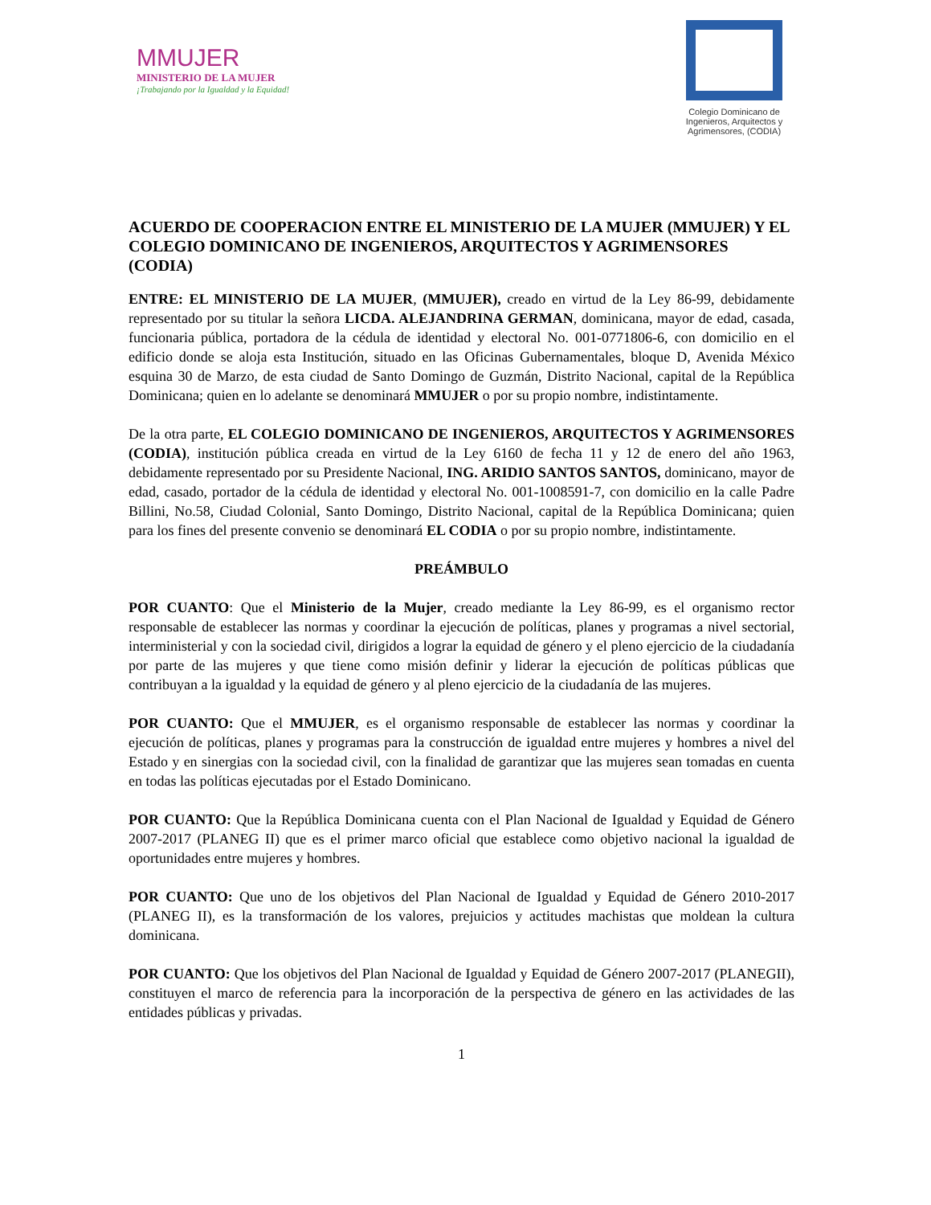MMUJER
MINISTERIO DE LA MUJER
¡Trabajando por la Igualdad y la Equidad!
Colegio Dominicano de Ingenieros, Arquitectos y Agrimensores, (CODIA)
ACUERDO DE COOPERACION ENTRE EL MINISTERIO DE LA MUJER (MMUJER) Y EL COLEGIO DOMINICANO DE INGENIEROS, ARQUITECTOS Y AGRIMENSORES (CODIA)
ENTRE: EL MINISTERIO DE LA MUJER, (MMUJER), creado en virtud de la Ley 86-99, debidamente representado por su titular la señora LICDA. ALEJANDRINA GERMAN, dominicana, mayor de edad, casada, funcionaria pública, portadora de la cédula de identidad y electoral No. 001-0771806-6, con domicilio en el edificio donde se aloja esta Institución, situado en las Oficinas Gubernamentales, bloque D, Avenida México esquina 30 de Marzo, de esta ciudad de Santo Domingo de Guzmán, Distrito Nacional, capital de la República Dominicana; quien en lo adelante se denominará MMUJER o por su propio nombre, indistintamente.
De la otra parte, EL COLEGIO DOMINICANO DE INGENIEROS, ARQUITECTOS Y AGRIMENSORES (CODIA), institución pública creada en virtud de la Ley 6160 de fecha 11 y 12 de enero del año 1963, debidamente representado por su Presidente Nacional, ING. ARIDIO SANTOS SANTOS, dominicano, mayor de edad, casado, portador de la cédula de identidad y electoral No. 001-1008591-7, con domicilio en la calle Padre Billini, No.58, Ciudad Colonial, Santo Domingo, Distrito Nacional, capital de la República Dominicana; quien para los fines del presente convenio se denominará EL CODIA o por su propio nombre, indistintamente.
PREÁMBULO
POR CUANTO: Que el Ministerio de la Mujer, creado mediante la Ley 86-99, es el organismo rector responsable de establecer las normas y coordinar la ejecución de políticas, planes y programas a nivel sectorial, interministerial y con la sociedad civil, dirigidos a lograr la equidad de género y el pleno ejercicio de la ciudadanía por parte de las mujeres y que tiene como misión definir y liderar la ejecución de políticas públicas que contribuyan a la igualdad y la equidad de género y al pleno ejercicio de la ciudadanía de las mujeres.
POR CUANTO: Que el MMUJER, es el organismo responsable de establecer las normas y coordinar la ejecución de políticas, planes y programas para la construcción de igualdad entre mujeres y hombres a nivel del Estado y en sinergias con la sociedad civil, con la finalidad de garantizar que las mujeres sean tomadas en cuenta en todas las políticas ejecutadas por el Estado Dominicano.
POR CUANTO: Que la República Dominicana cuenta con el Plan Nacional de Igualdad y Equidad de Género 2007-2017 (PLANEG II) que es el primer marco oficial que establece como objetivo nacional la igualdad de oportunidades entre mujeres y hombres.
POR CUANTO: Que uno de los objetivos del Plan Nacional de Igualdad y Equidad de Género 2010-2017 (PLANEG II), es la transformación de los valores, prejuicios y actitudes machistas que moldean la cultura dominicana.
POR CUANTO: Que los objetivos del Plan Nacional de Igualdad y Equidad de Género 2007-2017 (PLANEGII), constituyen el marco de referencia para la incorporación de la perspectiva de género en las actividades de las entidades públicas y privadas.
1